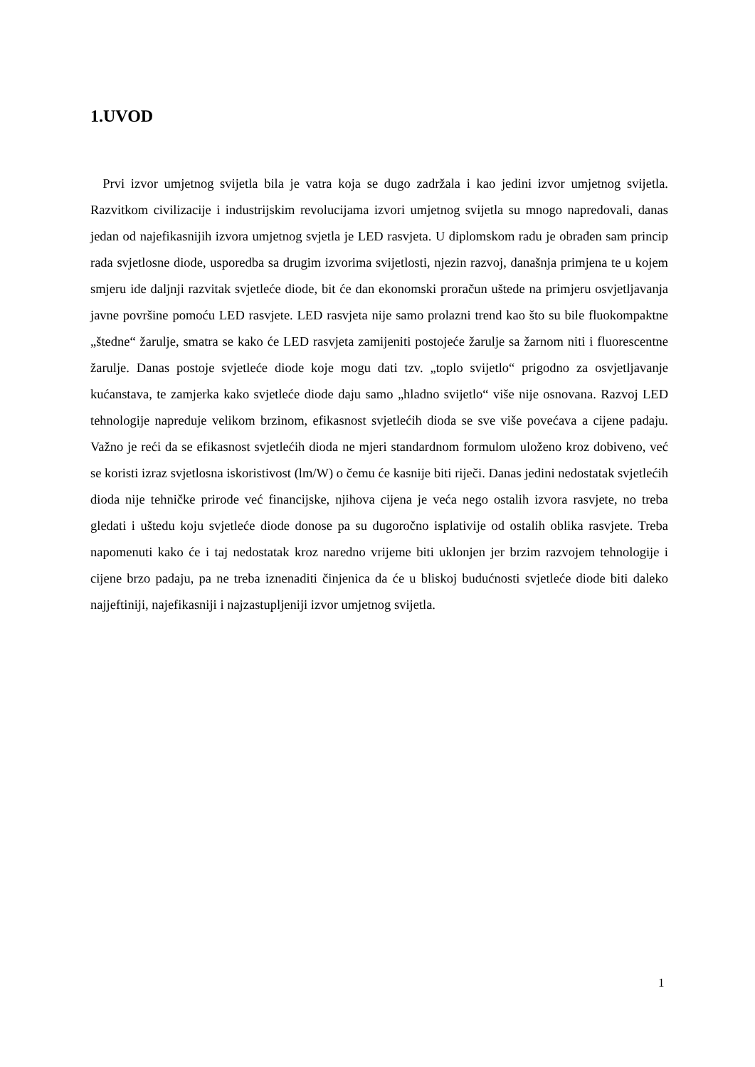1.UVOD
Prvi izvor umjetnog svijetla bila je vatra koja se dugo zadržala i kao jedini izvor umjetnog svijetla. Razvitkom civilizacije i industrijskim revolucijama izvori umjetnog svijetla su mnogo napredovali, danas jedan od najefikasnijih izvora umjetnog svjetla je LED rasvjeta. U diplomskom radu je obrađen sam princip rada svjetlosne diode, usporedba sa drugim izvorima svijetlosti, njezin razvoj, današnja primjena te u kojem smjeru ide daljnji razvitak svjetleće diode, bit će dan ekonomski proračun uštede na primjeru osvjetljavanja javne površine pomoću LED rasvjete. LED rasvjeta nije samo prolazni trend kao što su bile fluokompaktne „štedne“ žarulje, smatra se kako će LED rasvjeta zamijeniti postojeće žarulje sa žarnom niti i fluorescentne žarulje. Danas postoje svjetleće diode koje mogu dati tzv. „toplo svijetlo“ prigodno za osvjetljavanje kućanstava, te zamjerka kako svjetleće diode daju samo „hladno svijetlo“ više nije osnovana. Razvoj LED tehnologije napreduje velikom brzinom, efikasnost svjetlećih dioda se sve više povećava a cijene padaju. Važno je reći da se efikasnost svjetlećih dioda ne mjeri standardnom formulom uloženo kroz dobiveno, već se koristi izraz svjetlosna iskoristivost (lm/W) o čemu će kasnije biti riječi. Danas jedini nedostatak svjetlećih dioda nije tehničke prirode već financijske, njihova cijena je veća nego ostalih izvora rasvjete, no treba gledati i uštedu koju svjetleće diode donose pa su dugoročno isplativije od ostalih oblika rasvjete. Treba napomenuti kako će i taj nedostatak kroz naredno vrijeme biti uklonjen jer brzim razvojem tehnologije i cijene brzo padaju, pa ne treba iznenaditi činjenica da će u bliskoj budućnosti svjetleće diode biti daleko najjeftiniji, najefikasniji i najzastupljeniji izvor umjetnog svijetla.
1